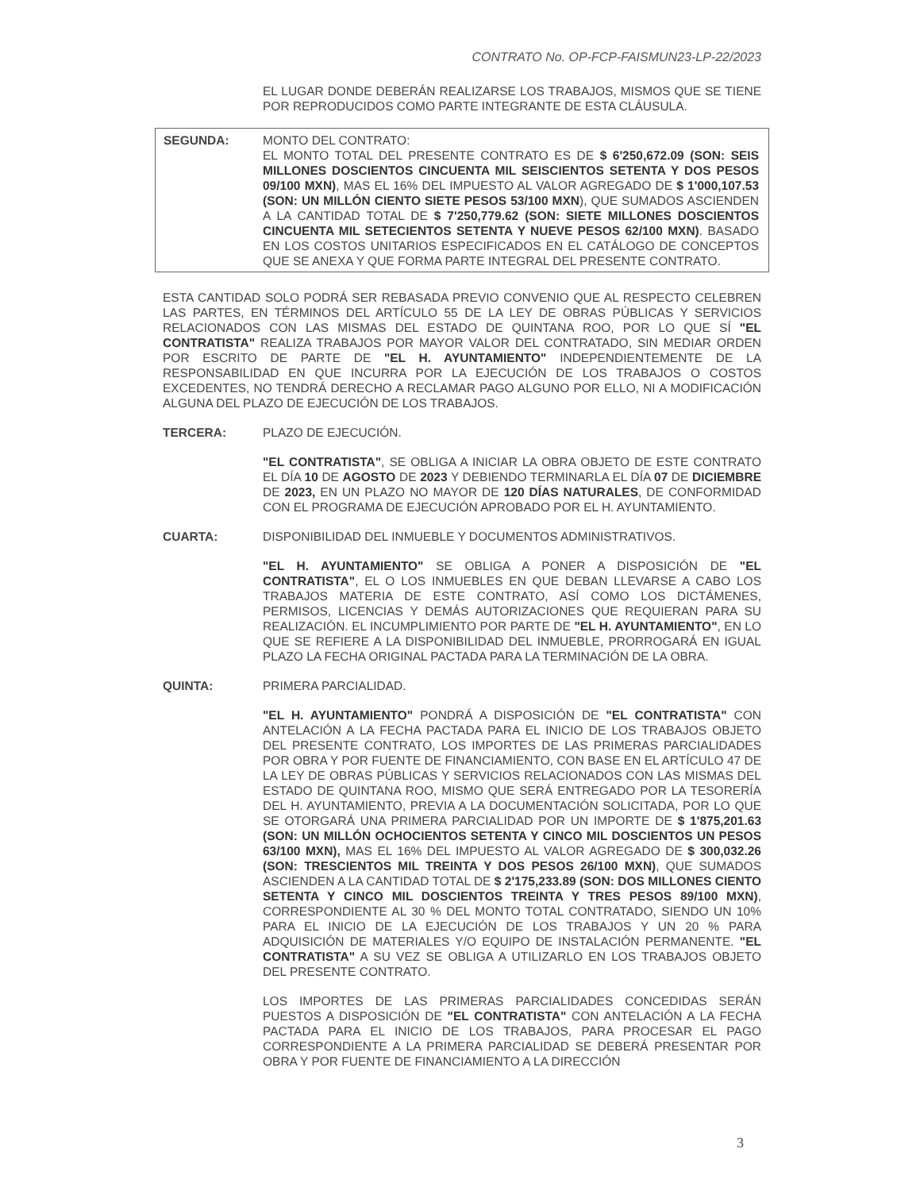CONTRATO No. OP-FCP-FAISMUN23-LP-22/2023
EL LUGAR DONDE DEBERÁN REALIZARSE LOS TRABAJOS, MISMOS QUE SE TIENE POR REPRODUCIDOS COMO PARTE INTEGRANTE DE ESTA CLÁUSULA.
SEGUNDA: MONTO DEL CONTRATO:
EL MONTO TOTAL DEL PRESENTE CONTRATO ES DE $ 6'250,672.09 (SON: SEIS MILLONES DOSCIENTOS CINCUENTA MIL SEISCIENTOS SETENTA Y DOS PESOS 09/100 MXN), MAS EL 16% DEL IMPUESTO AL VALOR AGREGADO DE $ 1'000,107.53 (SON: UN MILLÓN CIENTO SIETE PESOS 53/100 MXN), QUE SUMADOS ASCIENDEN A LA CANTIDAD TOTAL DE $ 7'250,779.62 (SON: SIETE MILLONES DOSCIENTOS CINCUENTA MIL SETECIENTOS SETENTA Y NUEVE PESOS 62/100 MXN). BASADO EN LOS COSTOS UNITARIOS ESPECIFICADOS EN EL CATÁLOGO DE CONCEPTOS QUE SE ANEXA Y QUE FORMA PARTE INTEGRAL DEL PRESENTE CONTRATO.
ESTA CANTIDAD SOLO PODRÁ SER REBASADA PREVIO CONVENIO QUE AL RESPECTO CELEBREN LAS PARTES, EN TÉRMINOS DEL ARTÍCULO 55 DE LA LEY DE OBRAS PÚBLICAS Y SERVICIOS RELACIONADOS CON LAS MISMAS DEL ESTADO DE QUINTANA ROO, POR LO QUE SÍ "EL CONTRATISTA" REALIZA TRABAJOS POR MAYOR VALOR DEL CONTRATADO, SIN MEDIAR ORDEN POR ESCRITO DE PARTE DE "EL H. AYUNTAMIENTO" INDEPENDIENTEMENTE DE LA RESPONSABILIDAD EN QUE INCURRA POR LA EJECUCIÓN DE LOS TRABAJOS O COSTOS EXCEDENTES, NO TENDRÁ DERECHO A RECLAMAR PAGO ALGUNO POR ELLO, NI A MODIFICACIÓN ALGUNA DEL PLAZO DE EJECUCIÓN DE LOS TRABAJOS.
TERCERA: PLAZO DE EJECUCIÓN.
"EL CONTRATISTA", SE OBLIGA A INICIAR LA OBRA OBJETO DE ESTE CONTRATO EL DÍA 10 DE AGOSTO DE 2023 Y DEBIENDO TERMINARLA EL DÍA 07 DE DICIEMBRE DE 2023, EN UN PLAZO NO MAYOR DE 120 DÍAS NATURALES, DE CONFORMIDAD CON EL PROGRAMA DE EJECUCIÓN APROBADO POR EL H. AYUNTAMIENTO.
CUARTA: DISPONIBILIDAD DEL INMUEBLE Y DOCUMENTOS ADMINISTRATIVOS.
"EL H. AYUNTAMIENTO" SE OBLIGA A PONER A DISPOSICIÓN DE "EL CONTRATISTA", EL O LOS INMUEBLES EN QUE DEBAN LLEVARSE A CABO LOS TRABAJOS MATERIA DE ESTE CONTRATO, ASÍ COMO LOS DICTÁMENES, PERMISOS, LICENCIAS Y DEMÁS AUTORIZACIONES QUE REQUIERAN PARA SU REALIZACIÓN. EL INCUMPLIMIENTO POR PARTE DE "EL H. AYUNTAMIENTO", EN LO QUE SE REFIERE A LA DISPONIBILIDAD DEL INMUEBLE, PRORROGARÁ EN IGUAL PLAZO LA FECHA ORIGINAL PACTADA PARA LA TERMINACIÓN DE LA OBRA.
QUINTA: PRIMERA PARCIALIDAD.
"EL H. AYUNTAMIENTO" PONDRÁ A DISPOSICIÓN DE "EL CONTRATISTA" CON ANTELACIÓN A LA FECHA PACTADA PARA EL INICIO DE LOS TRABAJOS OBJETO DEL PRESENTE CONTRATO, LOS IMPORTES DE LAS PRIMERAS PARCIALIDADES POR OBRA Y POR FUENTE DE FINANCIAMIENTO, CON BASE EN EL ARTÍCULO 47 DE LA LEY DE OBRAS PÚBLICAS Y SERVICIOS RELACIONADOS CON LAS MISMAS DEL ESTADO DE QUINTANA ROO, MISMO QUE SERÁ ENTREGADO POR LA TESORERÍA DEL H. AYUNTAMIENTO, PREVIA A LA DOCUMENTACIÓN SOLICITADA, POR LO QUE SE OTORGARÁ UNA PRIMERA PARCIALIDAD POR UN IMPORTE DE $ 1'875,201.63 (SON: UN MILLÓN OCHOCIENTOS SETENTA Y CINCO MIL DOSCIENTOS UN PESOS 63/100 MXN), MAS EL 16% DEL IMPUESTO AL VALOR AGREGADO DE $ 300,032.26 (SON: TRESCIENTOS MIL TREINTA Y DOS PESOS 26/100 MXN), QUE SUMADOS ASCIENDEN A LA CANTIDAD TOTAL DE $ 2'175,233.89 (SON: DOS MILLONES CIENTO SETENTA Y CINCO MIL DOSCIENTOS TREINTA Y TRES PESOS 89/100 MXN), CORRESPONDIENTE AL 30 % DEL MONTO TOTAL CONTRATADO, SIENDO UN 10% PARA EL INICIO DE LA EJECUCIÓN DE LOS TRABAJOS Y UN 20 % PARA ADQUISICIÓN DE MATERIALES Y/O EQUIPO DE INSTALACIÓN PERMANENTE. "EL CONTRATISTA" A SU VEZ SE OBLIGA A UTILIZARLO EN LOS TRABAJOS OBJETO DEL PRESENTE CONTRATO.
LOS IMPORTES DE LAS PRIMERAS PARCIALIDADES CONCEDIDAS SERÁN PUESTOS A DISPOSICIÓN DE "EL CONTRATISTA" CON ANTELACIÓN A LA FECHA PACTADA PARA EL INICIO DE LOS TRABAJOS, PARA PROCESAR EL PAGO CORRESPONDIENTE A LA PRIMERA PARCIALIDAD SE DEBERÁ PRESENTAR POR OBRA Y POR FUENTE DE FINANCIAMIENTO A LA DIRECCIÓN
3